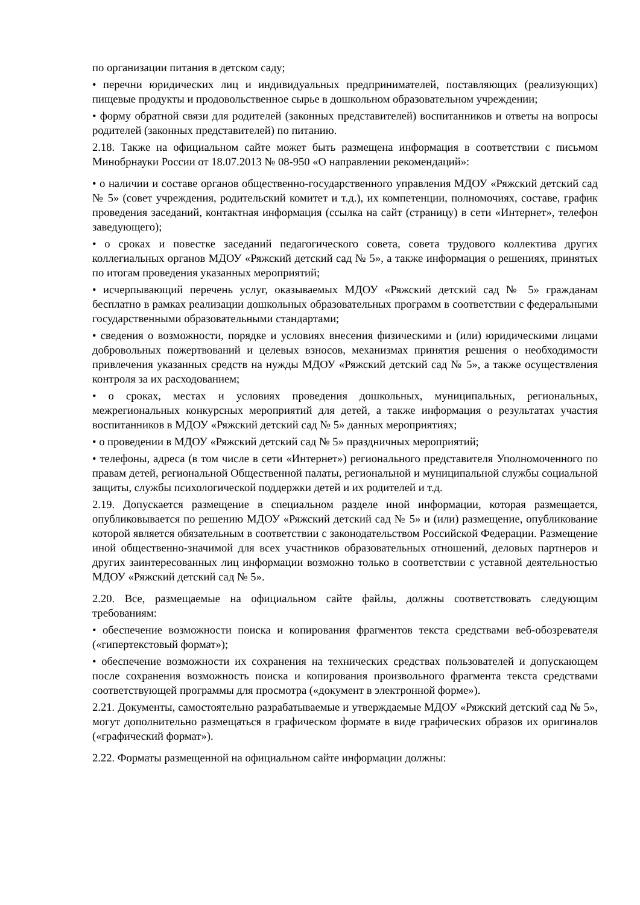по организации питания в детском саду;
• перечни юридических лиц и индивидуальных предпринимателей, поставляющих (реализующих) пищевые продукты и продовольственное сырье в дошкольном образовательном учреждении;
• форму обратной связи для родителей (законных представителей) воспитанников и ответы на вопросы родителей (законных представителей) по питанию.
2.18. Также на официальном сайте может быть размещена информация в соответствии с письмом Минобрнауки России от 18.07.2013 № 08-950 «О направлении рекомендаций»:
• о наличии и составе органов общественно-государственного управления МДОУ «Ряжский детский сад № 5» (совет учреждения, родительский комитет и т.д.), их компетенции, полномочиях, составе, график проведения заседаний, контактная информация (ссылка на сайт (страницу) в сети «Интернет», телефон заведующего);
• о сроках и повестке заседаний педагогического совета, совета трудового коллектива других коллегиальных органов МДОУ «Ряжский детский сад № 5», а также информация о решениях, принятых по итогам проведения указанных мероприятий;
• исчерпывающий перечень услуг, оказываемых МДОУ «Ряжский детский сад № 5» гражданам бесплатно в рамках реализации дошкольных образовательных программ в соответствии с федеральными государственными образовательными стандартами;
• сведения о возможности, порядке и условиях внесения физическими и (или) юридическими лицами добровольных пожертвований и целевых взносов, механизмах принятия решения о необходимости привлечения указанных средств на нужды МДОУ «Ряжский детский сад № 5», а также осуществления контроля за их расходованием;
• о сроках, местах и условиях проведения дошкольных, муниципальных, региональных, межрегиональных конкурсных мероприятий для детей, а также информация о результатах участия воспитанников в МДОУ «Ряжский детский сад № 5» данных мероприятиях;
• о проведении в МДОУ «Ряжский детский сад № 5» праздничных мероприятий;
• телефоны, адреса (в том числе в сети «Интернет») регионального представителя Уполномоченного по правам детей, региональной Общественной палаты, региональной и муниципальной службы социальной защиты, службы психологической поддержки детей и их родителей и т.д.
2.19. Допускается размещение в специальном разделе иной информации, которая размещается, опубликовывается по решению МДОУ «Ряжский детский сад № 5» и (или) размещение, опубликование которой является обязательным в соответствии с законодательством Российской Федерации. Размещение иной общественно-значимой для всех участников образовательных отношений, деловых партнеров и других заинтересованных лиц информации возможно только в соответствии с уставной деятельностью МДОУ «Ряжский детский сад № 5».
2.20. Все, размещаемые на официальном сайте файлы, должны соответствовать следующим требованиям:
• обеспечение возможности поиска и копирования фрагментов текста средствами веб-обозревателя («гипертекстовый формат»);
• обеспечение возможности их сохранения на технических средствах пользователей и допускающем после сохранения возможность поиска и копирования произвольного фрагмента текста средствами соответствующей программы для просмотра («документ в электронной форме»).
2.21. Документы, самостоятельно разрабатываемые и утверждаемые МДОУ «Ряжский детский сад № 5», могут дополнительно размещаться в графическом формате в виде графических образов их оригиналов («графический формат»).
2.22. Форматы размещенной на официальном сайте информации должны: